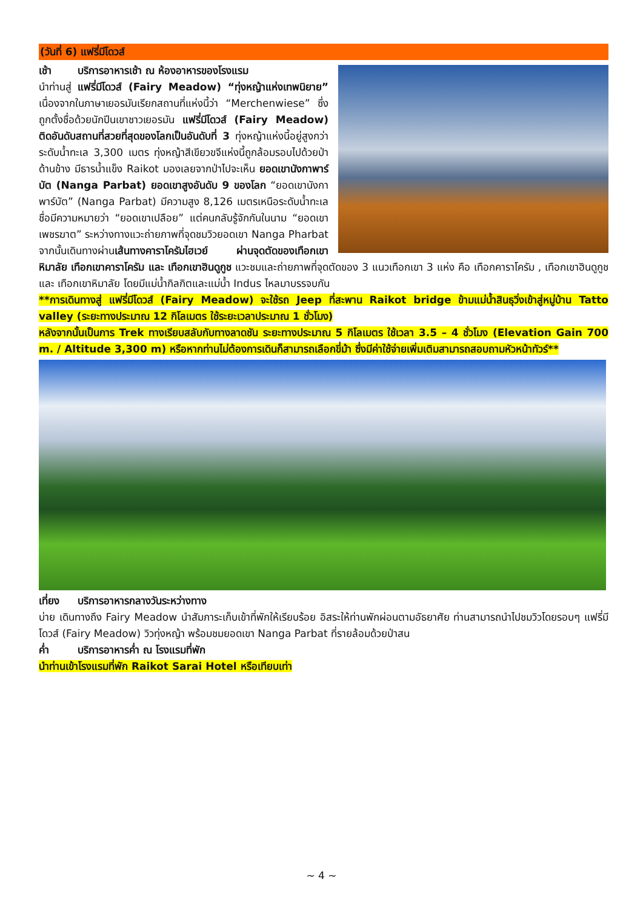(วันที่ 6) แฟรี่มีโดวส์
เช้า บริการอาหารเช้า ณ ห้องอาหารของโรงแรม
นำท่านสู่ แฟรี่มีโดวส์ (Fairy Meadow) “ทุ่งหญ้าแห่งเทพนิยาย” เนื่องจากในภาษาเยอรมันเรียกสถานที่แห่งนี้ว่า “Merchenwiese” ซึ่งถูกตั้งชื่อด้วยนักปีนเขาชาวเยอรมัน แฟรี่มีโดวส์ (Fairy Meadow) ติดอันดับสถานที่สวยที่สุดของโลกเป็นอันดับที่ 3 ทุ่งหญ้าแห่งนี้อยู่สูงกว่าระดับน้ำทะเล 3,300 เมตร ทุ่งหญ้าสีเขียวขจีแห่งนี้ถูกล้อมรอบไปด้วยป่าด้านข้าง มีธารน้ำแข็ง Raikot มองเลยจากป่าไปจะเห็น ยอดเขานังกาพาร์บัต (Nanga Parbat) ยอดเขาสูงอันดับ 9 ของโลก “ยอดเขานังกาพาร์บัต” (Nanga Parbat) มีความสูง 8,126 เมตรเหนือระดับน้ำทะเล ชื่อมีความหมายว่า “ยอดเขาเปลือย” แต่คนกลับรู้จักกันในนาม “ยอดเขาเพชรฆาต” ระหว่างทางแวะถ่ายภาพที่จุดชมวิวยอดเขา Nanga Pharbat จากนั้นเดินทางผ่านเส้นทางคาราโครัมไฮเวย์ ผ่านจุดตัดของเทือกเขาหิมาลัย เทือกเขาคาราโครัม และ เทือกเขาฮินดูกูช แวะชมและถ่ายภาพที่จุดตัดของ 3 แนวเทือกเขา 3 แห่ง คือ เทือกคาราโครัม , เทือกเขาฮินดูกูช และ เทือกเขาหิมาลัย โดยมีแม่น้ำกิลกิตและแม่น้ำ Indus ไหลมาบรรจบกัน
**การเดินทางสู่ แฟรี่มีโดวส์ (Fairy Meadow) จะใช้รถ Jeep ที่สะพาน Raikot bridge ข้ามแม่น้ำสินธุวิ่งเข้าสู่หมู่บ้าน Tatto valley (ระยะทางประมาณ 12 กิโลเมตร ใช้ระยะเวลาประมาณ 1 ชั่วโมง)
หลังจากนั้นเป็นการ Trek ทางเรียบสลับกับทางลาดชัน ระยะทางประมาณ 5 กิโลเมตร ใช้เวลา 3.5 – 4 ชั่วโมง (Elevation Gain 700 m. / Altitude 3,300 m) หรือหากท่านไม่ต้องการเดินก็สามารถเลือกขี่ม้า ซึ่งมีค่าใช้จ่ายเพิ่มเติมสามารถสอบถามหัวหน้าทัวร์**
เที่ยง บริการอาหารกลางวันระหว่างทาง
บ่าย เดินทางถึง Fairy Meadow นำสัมภาระเก็บเข้าที่พักให้เรียบร้อย อิสระให้ท่านพักผ่อนตามอัธยาศัย ท่านสามารถนำไปชมวิวโดยรอบๆ แฟรี่มีโดวส์ (Fairy Meadow) วิวทุ่งหญ้า พร้อมชมยอดเขา Nanga Parbat ที่รายล้อมด้วยป่าสน
ค่ำ บริการอาหารค่ำ ณ โรงแรมที่พัก
นำท่านเข้าโรงแรมที่พัก Raikot Sarai Hotel หรือเทียบเท่า
~ 4 ~